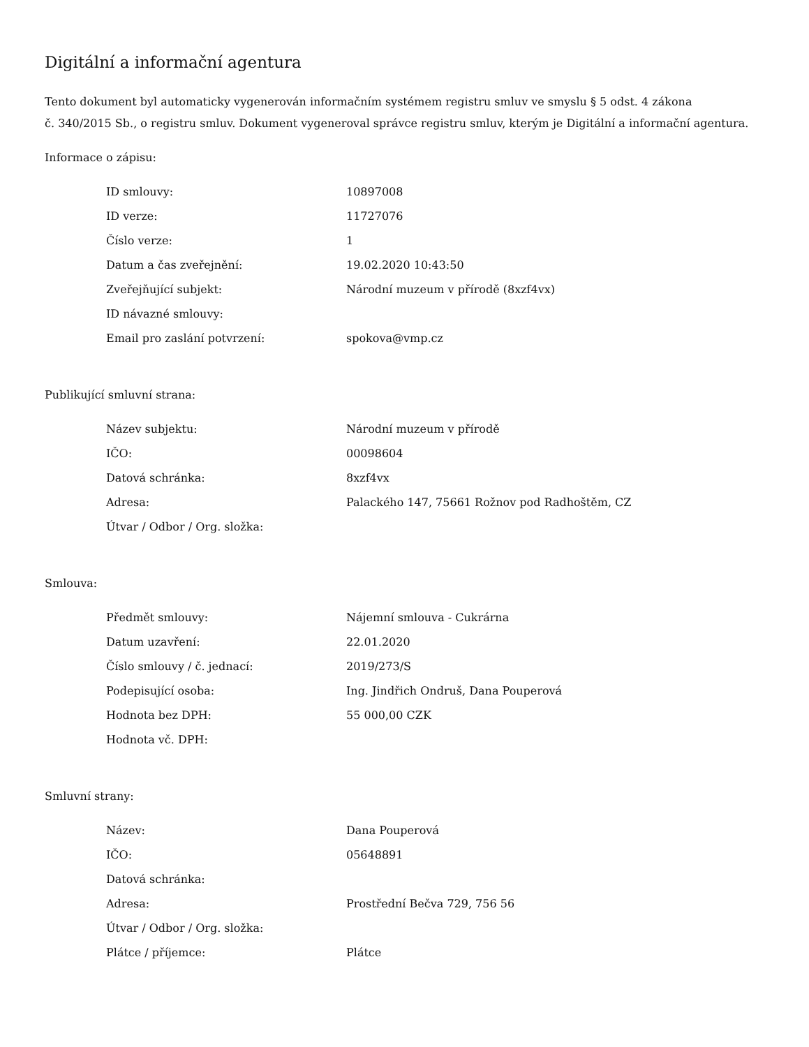Digitální a informační agentura
Tento dokument byl automaticky vygenerován informačním systémem registru smluv ve smyslu § 5 odst. 4 zákona
č. 340/2015 Sb., o registru smluv. Dokument vygeneroval správce registru smluv, kterým je Digitální a informační agentura.
Informace o zápisu:
| ID smlouvy: | 10897008 |
| ID verze: | 11727076 |
| Číslo verze: | 1 |
| Datum a čas zveřejnění: | 19.02.2020 10:43:50 |
| Zveřejňující subjekt: | Národní muzeum v přírodě (8xzf4vx) |
| ID návazné smlouvy: | |
| Email pro zaslání potvrzení: | spokova@vmp.cz |
Publikující smluvní strana:
| Název subjektu: | Národní muzeum v přírodě |
| IČO: | 00098604 |
| Datová schránka: | 8xzf4vx |
| Adresa: | Palackého 147, 75661 Rožnov pod Radhoštěm, CZ |
| Útvar / Odbor / Org. složka: | |
Smlouva:
| Předmět smlouvy: | Nájemní smlouva - Cukrárna |
| Datum uzavření: | 22.01.2020 |
| Číslo smlouvy / č. jednací: | 2019/273/S |
| Podepisující osoba: | Ing. Jindřich Ondruš, Dana Pouperová |
| Hodnota bez DPH: | 55 000,00 CZK |
| Hodnota vč. DPH: | |
Smluvní strany:
| Název: | Dana Pouperová |
| IČO: | 05648891 |
| Datová schránka: | |
| Adresa: | Prostřední Bečva 729, 756 56 |
| Útvar / Odbor / Org. složka: | |
| Plátce / příjemce: | Plátce |